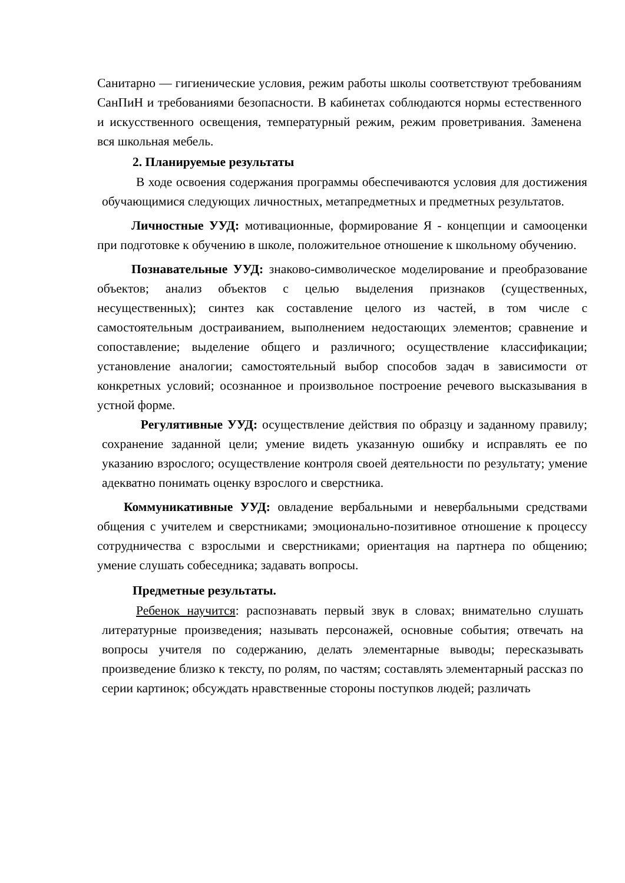Санитарно — гигиенические условия, режим работы школы соответствуют требованиям СанПиН и требованиями безопасности. В кабинетах соблюдаются нормы естественного и искусственного освещения, температурный режим, режим проветривания. Заменена вся школьная мебель.
2. Планируемые результаты
В ходе освоения содержания программы обеспечиваются условия для достижения обучающимися следующих личностных, метапредметных и предметных результатов.
Личностные УУД: мотивационные, формирование Я - концепции и самооценки при подготовке к обучению в школе, положительное отношение к школьному обучению.
Познавательные УУД: знаково-символическое моделирование и преобразование объектов; анализ объектов с целью выделения признаков (существенных, несущественных); синтез как составление целого из частей, в том числе с самостоятельным достраиванием, выполнением недостающих элементов; сравнение и сопоставление; выделение общего и различного; осуществление классификации; установление аналогии; самостоятельный выбор способов задач в зависимости от конкретных условий; осознанное и произвольное построение речевого высказывания в устной форме.
Регулятивные УУД: осуществление действия по образцу и заданному правилу; сохранение заданной цели; умение видеть указанную ошибку и исправлять ее по указанию взрослого; осуществление контроля своей деятельности по результату; умение адекватно понимать оценку взрослого и сверстника.
Коммуникативные УУД: овладение вербальными и невербальными средствами общения с учителем и сверстниками; эмоционально-позитивное отношение к процессу сотрудничества с взрослыми и сверстниками; ориентация на партнера по общению; умение слушать собеседника; задавать вопросы.
Предметные результаты.
Ребенок научится: распознавать первый звук в словах; внимательно слушать литературные произведения; называть персонажей, основные события; отвечать на вопросы учителя по содержанию, делать элементарные выводы; пересказывать произведение близко к тексту, по ролям, по частям; составлять элементарный рассказ по серии картинок; обсуждать нравственные стороны поступков людей; различать